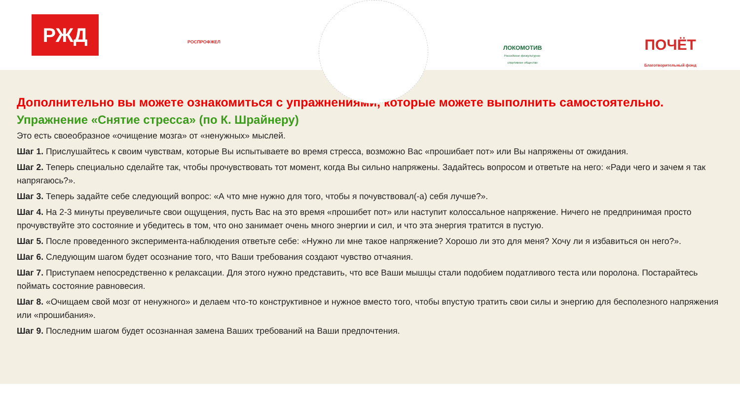РЖД
РОСПРОФЖЕЛ
ЛОКОМОТИВ
Российское физкультурно-
спортивное общество
ПОЧЁТ
Благотворительный фонд
Дополнительно вы можете ознакомиться с упражнениями, которые можете выполнить самостоятельно.
Упражнение «Снятие стресса» (по К. Шрайнеру)
Это есть своеобразное «очищение мозга» от «ненужных» мыслей.
Шаг 1. Прислушайтесь к своим чувствам, которые Вы испытываете во время стресса, возможно Вас «прошибает пот» или Вы напряжены от ожидания.
Шаг 2. Теперь специально сделайте так, чтобы прочувствовать тот момент, когда Вы сильно напряжены. Задайтесь вопросом и ответьте на него: «Ради чего и зачем я так напрягаюсь?».
Шаг 3. Теперь задайте себе следующий вопрос: «А что мне нужно для того, чтобы я почувствовал(-а) себя лучше?».
Шаг 4. На 2-3 минуты преувеличьте свои ощущения, пусть Вас на это время «прошибет пот» или наступит колоссальное напряжение. Ничего не предпринимая просто прочувствуйте это состояние и убедитесь в том, что оно занимает очень много энергии и сил, и что эта энергия тратится в пустую.
Шаг 5. После проведенного эксперимента-наблюдения ответьте себе: «Нужно ли мне такое напряжение? Хорошо ли это для меня? Хочу ли я избавиться он него?».
Шаг 6. Следующим шагом будет осознание того, что Ваши требования создают чувство отчаяния.
Шаг 7. Приступаем непосредственно к релаксации. Для этого нужно представить, что все Ваши мышцы стали подобием податливого теста или поролона. Постарайтесь поймать состояние равновесия.
Шаг 8. «Очищаем свой мозг от ненужного» и делаем что-то конструктивное и нужное вместо того, чтобы впустую тратить свои силы и энергию для бесполезного напряжения или «прошибания».
Шаг 9. Последним шагом будет осознанная замена Ваших требований на Ваши предпочтения.